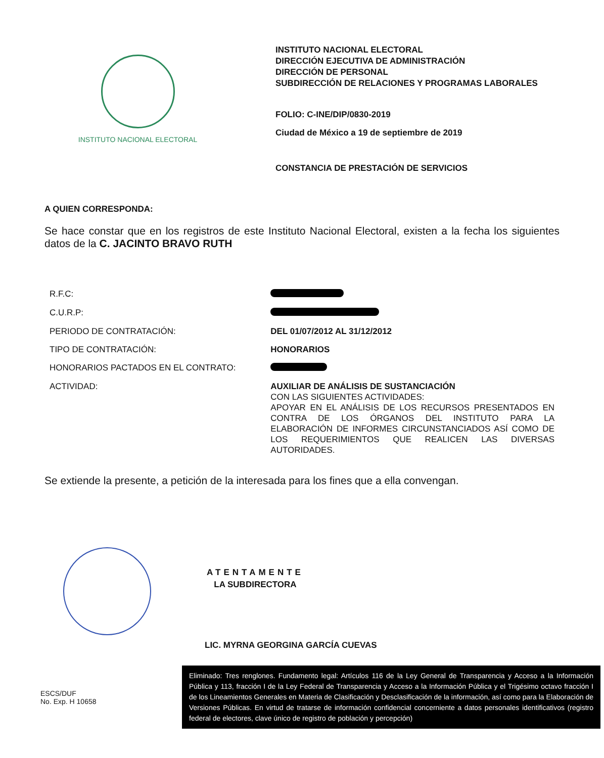INSTITUTO NACIONAL ELECTORAL
INSTITUTO NACIONAL ELECTORAL
DIRECCIÓN EJECUTIVA DE ADMINISTRACIÓN
DIRECCIÓN DE PERSONAL
SUBDIRECCIÓN DE RELACIONES Y PROGRAMAS LABORALES
FOLIO: C-INE/DIP/0830-2019
Ciudad de México a 19 de septiembre de 2019
CONSTANCIA DE PRESTACIÓN DE SERVICIOS
A QUIEN CORRESPONDA:
Se hace constar que en los registros de este Instituto Nacional Electoral, existen a la fecha los siguientes datos de la C. JACINTO BRAVO RUTH
| R.F.C: | |
| C.U.R.P: | |
| PERIODO DE CONTRATACIÓN: | DEL 01/07/2012 AL 31/12/2012 |
| TIPO DE CONTRATACIÓN: | HONORARIOS |
| HONORARIOS PACTADOS EN EL CONTRATO: | |
| ACTIVIDAD: | AUXILIAR DE ANÁLISIS DE SUSTANCIACIÓN CON LAS SIGUIENTES ACTIVIDADES: APOYAR EN EL ANÁLISIS DE LOS RECURSOS PRESENTADOS EN CONTRA DE LOS ÓRGANOS DEL INSTITUTO PARA LA ELABORACIÓN DE INFORMES CIRCUNSTANCIADOS ASÍ COMO DE LOS REQUERIMIENTOS QUE REALICEN LAS DIVERSAS AUTORIDADES. |
Se extiende la presente, a petición de la interesada para los fines que a ella convengan.
ATENTAMENTE
LA SUBDIRECTORA
LIC. MYRNA GEORGINA GARCÍA CUEVAS
ESCS/DUF
No. Exp. H 10658
Eliminado: Tres renglones. Fundamento legal: Artículos 116 de la Ley General de Transparencia y Acceso a la Información Pública y 113, fracción I de la Ley Federal de Transparencia y Acceso a la Información Pública y el Trigésimo octavo fracción I de los Lineamientos Generales en Materia de Clasificación y Desclasificación de la información, así como para la Elaboración de Versiones Públicas. En virtud de tratarse de información confidencial concerniente a datos personales identificativos (registro federal de electores, clave único de registro de población y percepción)